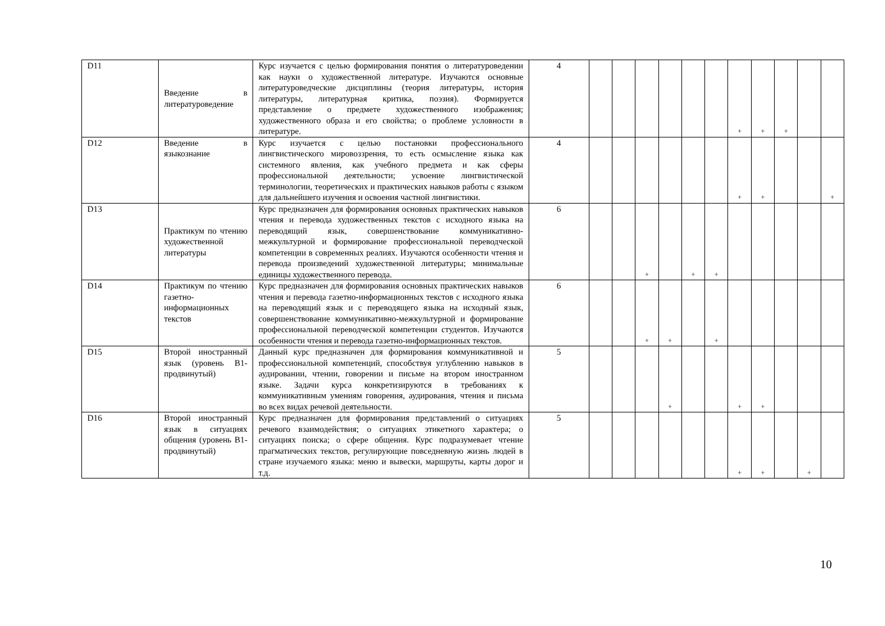| D11 | Введение в литературоведение | Курс изучается с целью формирования понятия о литературоведении как науки о художественной литературе. Изучаются основные литературоведческие дисциплины (теория литературы, история литературы, литературная критика, поэзия). Формируется представление о предмете художественного изображения; художественного образа и его свойства; о проблеме условности в литературе. | 4 | | | | | | | + | + | + | | |
| D12 | Введение в языкознание | Курс изучается с целью постановки профессионального лингвистического мировоззрения, то есть осмысление языка как системного явления, как учебного предмета и как сферы профессиональной деятельности; усвоение лингвистической терминологии, теоретических и практических навыков работы с языком для дальнейшего изучения и освоения частной лингвистики. | 4 | | | | | | | + | + | | | + |
| D13 | Практикум по чтению художественной литературы | Курс предназначен для формирования основных практических навыков чтения и перевода художественных текстов с исходного языка на переводящий язык, совершенствование коммуникативно-межкультурной и формирование профессиональной переводческой компетенции в современных реалиях. Изучаются особенности чтения и перевода произведений художественной литературы; минимальные единицы художественного перевода. | 6 | | | + | | + | + | | | | | |
| D14 | Практикум по чтению газетно-информационных текстов | Курс предназначен для формирования основных практических навыков чтения и перевода газетно-информационных текстов с исходного языка на переводящий язык и с переводящего языка на исходный язык, совершенствование коммуникативно-межкультурной и формирование профессиональной переводческой компетенции студентов. Изучаются особенности чтения и перевода газетно-информационных текстов. | 6 | | | + | + | | + | | | | | |
| D15 | Второй иностранный язык (уровень B1-продвинутый) | Данный курс предназначен для формирования коммуникативной и профессиональной компетенций, способствуя углублению навыков в аудировании, чтении, говорении и письме на втором иностранном языке. Задачи курса конкретизируются в требованиях к коммуникативным умениям говорения, аудирования, чтения и письма во всех видах речевой деятельности. | 5 | | | | + | | | + | + | | | |
| D16 | Второй иностранный язык в ситуациях общения (уровень B1-продвинутый) | Курс предназначен для формирования представлений о ситуациях речевого взаимодействия; о ситуациях этикетного характера; о ситуациях поиска; о сфере общения. Курс подразумевает чтение прагматических текстов, регулирующие повседневную жизнь людей в стране изучаемого языка: меню и вывески, маршруты, карты дорог и т.д. | 5 | | | | | | | + | + | | + | |
10